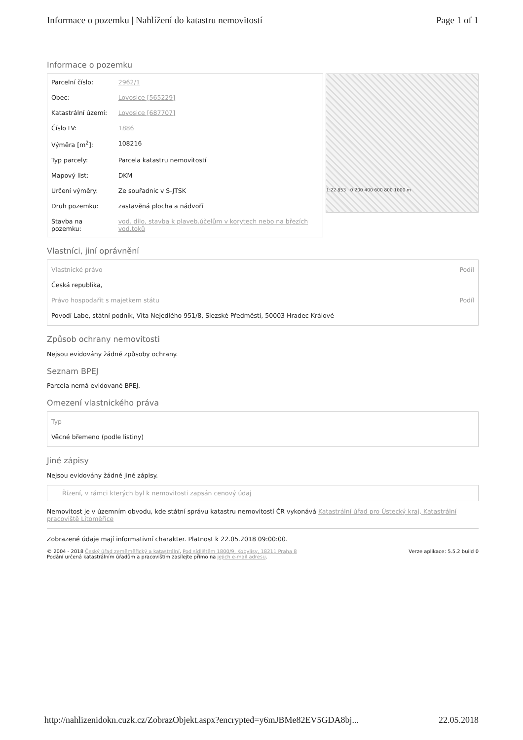Informace o pozemku | Nahlížení do katastru nemovitostí Page 1 of 1
Informace o pozemku
| Parcelní číslo: | 2962/1 |
| Obec: | Lovosice [565229] |
| Katastrální území: | Lovosice [687707] |
| Číslo LV: | 1886 |
| Výměra [m<sup>2</sup>]: | 108216 |
| Typ parcely: | Parcela katastru nemovitostí |
| Mapový list: | DKM |
| Určení výměry: | Ze souřadnic v S-JTSK |
| Druh pozemku: | zastavěná plocha a nádvoří |
| Stavba na pozemku: | vod. dílo, stavba k plaveb.účelům v korytech nebo na březích vod.toků |
1:22 853 0 200 400 600 800 1000 m
Vlastníci, jiní oprávnění
| Vlastnické právo | Podíl |
| --- | --- |
| Česká republika, | |
| Právo hospodařit s majetkem státu | Podíl |
| Povodí Labe, státní podnik, Víta Nejedlého 951/8, Slezské Předměstí, 50003 Hradec Králové | |
Způsob ochrany nemovitosti
Nejsou evidovány žádné způsoby ochrany.
Seznam BPEJ
Parcela nemá evidované BPEJ.
Omezení vlastnického práva
| Typ |
| --- |
| Věcné břemeno (podle listiny) |
Jiné zápisy
Nejsou evidovány žádné jiné zápisy.
Řízení, v rámci kterých byl k nemovitosti zapsán cenový údaj
Nemovitost je v územním obvodu, kde státní správu katastru nemovitostí ČR vykonává Katastrální úřad pro Ústecký kraj, Katastrální pracoviště Litoměřice
Zobrazené údaje mají informativní charakter. Platnost k 22.05.2018 09:00:00.
© 2004 - 2018 Český úřad zeměměřický a katastrální, Pod sídlištěm 1800/9, Kobylisy, 18211 Praha 8
Podání určená katastrálním úřadům a pracovištím zasílejte přímo na jejich e-mail adresu. Verze aplikace: 5.5.2 build 0
http://nahlizenidokn.cuzk.cz/ZobrazObjekt.aspx?encrypted=y6mJBMe82EV5GDA8bj... 22.05.2018